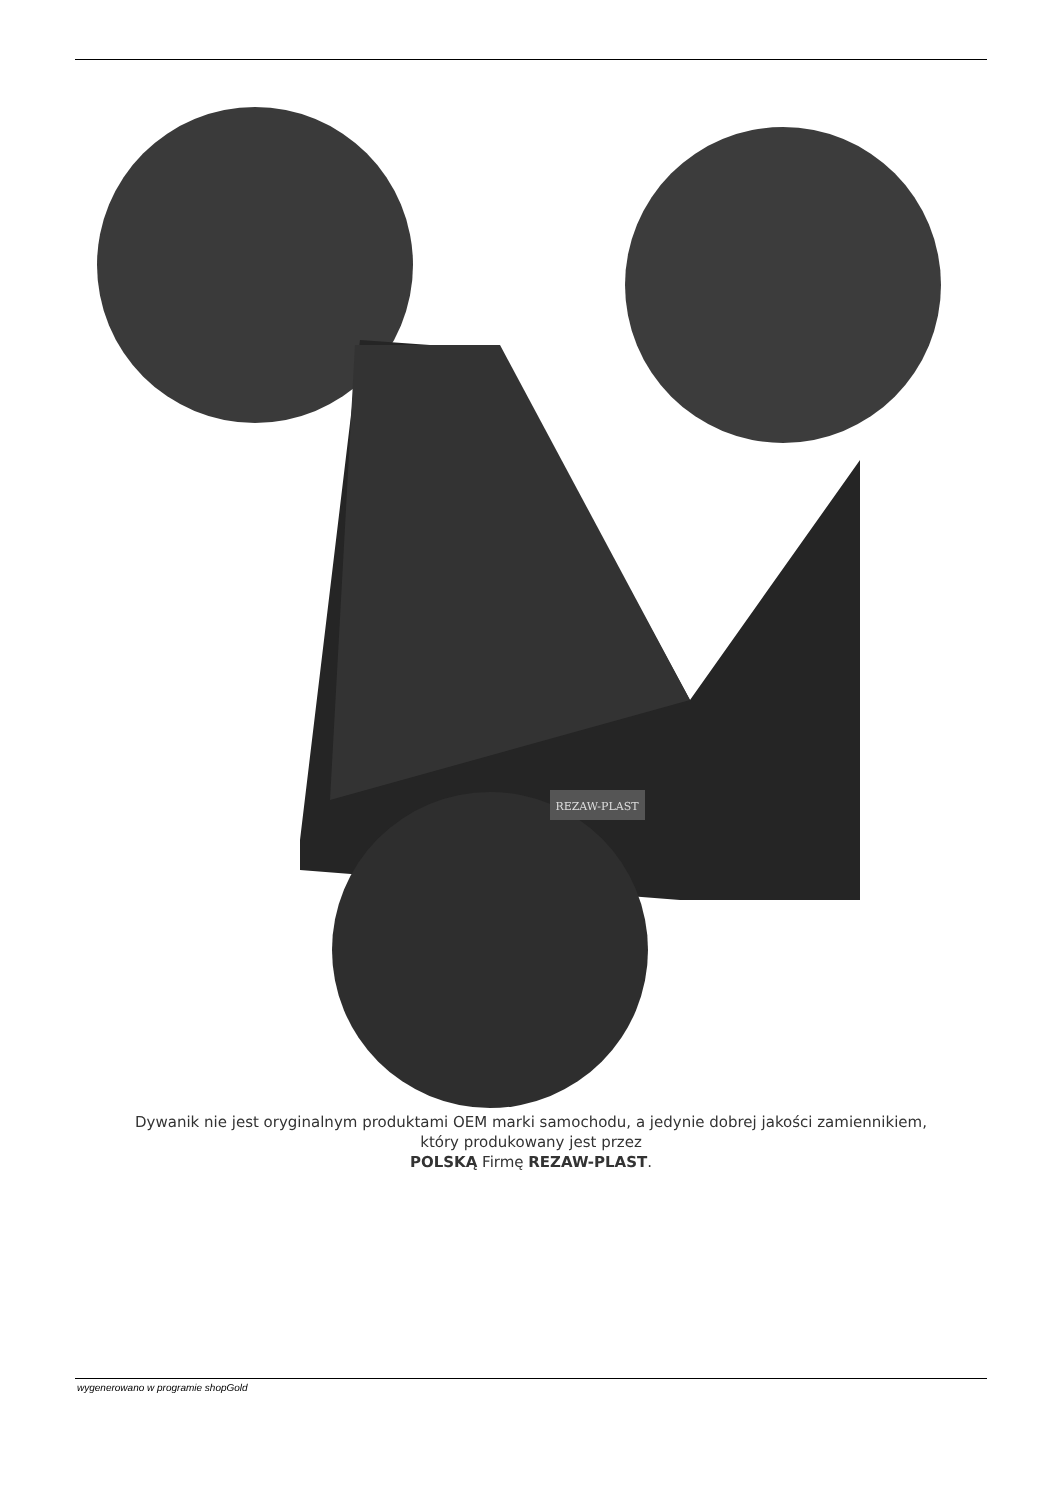REZAW-PLAST
Dywanik nie jest oryginalnym produktami OEM marki samochodu, a jedynie dobrej jakości zamiennikiem,
który produkowany jest przez
POLSKĄ Firmę REZAW-PLAST.
wygenerowano w programie shopGold